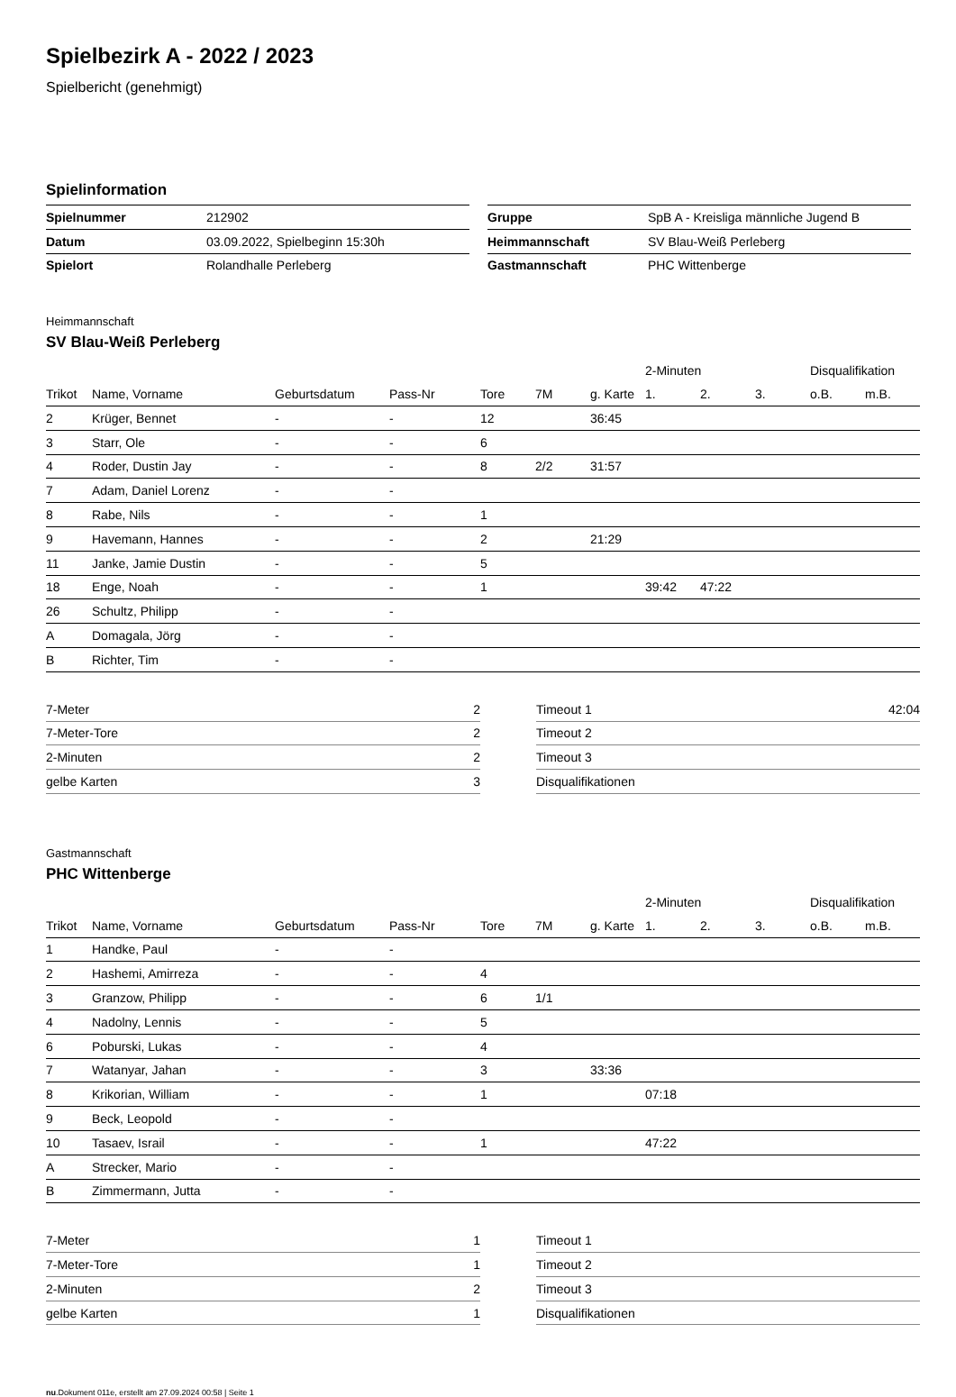Spielbezirk A - 2022 / 2023
Spielbericht (genehmigt)
Spielinformation
| Spielnummer | 212902 |
| Datum | 03.09.2022, Spielbeginn 15:30h |
| Spielort | Rolandhalle Perleberg |
| Gruppe | SpB A - Kreisliga männliche Jugend B |
| Heimmannschaft | SV Blau-Weiß Perleberg |
| Gastmannschaft | PHC Wittenberge |
Heimmannschaft
SV Blau-Weiß Perleberg
| | | | | | | | 2-Minuten | | | Disqualifikation | |
| --- | --- | --- | --- | --- | --- | --- | --- | --- | --- | --- | --- |
| Trikot | Name, Vorname | Geburtsdatum | Pass-Nr | Tore | 7M | g. Karte | 1. | 2. | 3. | o.B. | m.B. |
| 2 | Krüger, Bennet | - | - | 12 | | 36:45 | | | | | |
| 3 | Starr, Ole | - | - | 6 | | | | | | | |
| 4 | Roder, Dustin Jay | - | - | 8 | 2/2 | 31:57 | | | | | |
| 7 | Adam, Daniel Lorenz | - | - | | | | | | | | |
| 8 | Rabe, Nils | - | - | 1 | | | | | | | |
| 9 | Havemann, Hannes | - | - | 2 | | 21:29 | | | | | |
| 11 | Janke, Jamie Dustin | - | - | 5 | | | | | | | |
| 18 | Enge, Noah | - | - | 1 | | | 39:42 | 47:22 | | | |
| 26 | Schultz, Philipp | - | - | | | | | | | | |
| A | Domagala, Jörg | - | - | | | | | | | | |
| B | Richter, Tim | - | - | | | | | | | | |
| 7-Meter | 2 |
| 7-Meter-Tore | 2 |
| 2-Minuten | 2 |
| gelbe Karten | 3 |
| Timeout 1 | 42:04 |
| Timeout 2 | |
| Timeout 3 | |
| Disqualifikationen | |
Gastmannschaft
PHC Wittenberge
| | | | | | | | 2-Minuten | | | Disqualifikation | |
| --- | --- | --- | --- | --- | --- | --- | --- | --- | --- | --- | --- |
| Trikot | Name, Vorname | Geburtsdatum | Pass-Nr | Tore | 7M | g. Karte | 1. | 2. | 3. | o.B. | m.B. |
| 1 | Handke, Paul | - | - | | | | | | | | |
| 2 | Hashemi, Amirreza | - | - | 4 | | | | | | | |
| 3 | Granzow, Philipp | - | - | 6 | 1/1 | | | | | | |
| 4 | Nadolny, Lennis | - | - | 5 | | | | | | | |
| 6 | Poburski, Lukas | - | - | 4 | | | | | | | |
| 7 | Watanyar, Jahan | - | - | 3 | | 33:36 | | | | | |
| 8 | Krikorian, William | - | - | 1 | | | 07:18 | | | | |
| 9 | Beck, Leopold | - | - | | | | | | | | |
| 10 | Tasaev, Israil | - | - | 1 | | | 47:22 | | | | |
| A | Strecker, Mario | - | - | | | | | | | | |
| B | Zimmermann, Jutta | - | - | | | | | | | | |
| 7-Meter | 1 |
| 7-Meter-Tore | 1 |
| 2-Minuten | 2 |
| gelbe Karten | 1 |
| Timeout 1 | |
| Timeout 2 | |
| Timeout 3 | |
| Disqualifikationen | |
nu.Dokument 011e, erstellt am 27.09.2024 00:58 | Seite 1